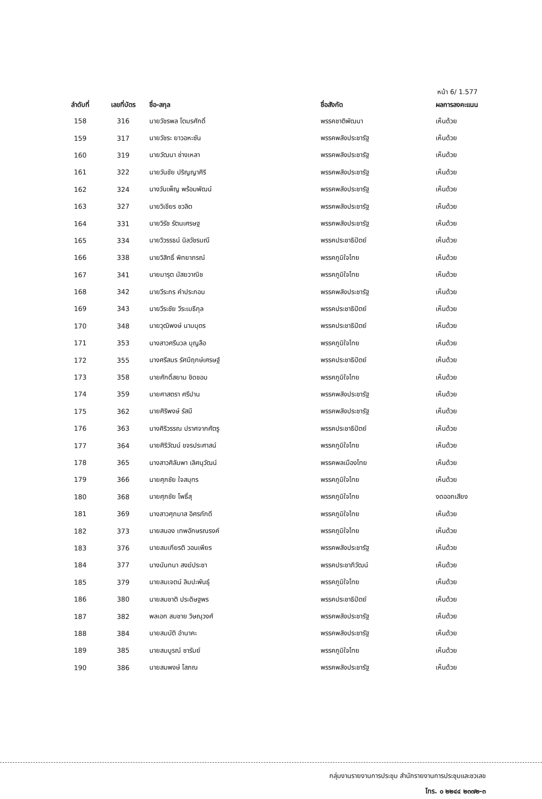หน้า 6/ 1.577
| ลำดับที่ | เลขที่บัตร | ชื่อ-สกุล | ชื่อสังกัด | ผลการลงคะแนน |
| --- | --- | --- | --- | --- |
| 158 | 316 | นายวัชรพล โตมรศักดิ์ | พรรคชาติพัฒนา | เห็นด้วย |
| 159 | 317 | นายวัชระ ยาวอหะซัน | พรรคพลังประชารัฐ | เห็นด้วย |
| 160 | 319 | นายวัฒนา ช่างเหลา | พรรคพลังประชารัฐ | เห็นด้วย |
| 161 | 322 | นายวันชัย ปริญญาศิริ | พรรคพลังประชารัฐ | เห็นด้วย |
| 162 | 324 | นางวันเพ็ญ พร้อมพัฒน์ | พรรคพลังประชารัฐ | เห็นด้วย |
| 163 | 327 | นายวิเชียร ชวลิต | พรรคพลังประชารัฐ | เห็นด้วย |
| 164 | 331 | นายวิรัช รัตนเศรษฐ | พรรคพลังประชารัฐ | เห็นด้วย |
| 165 | 334 | นายวิวรรธน์ นิลวัชรมณี | พรรคประชาธิปัตย์ | เห็นด้วย |
| 166 | 338 | นายวิสิทธิ์ พิทยาภรณ์ | พรรคภูมิใจไทย | เห็นด้วย |
| 167 | 341 | นายมารุต มัสยวาณิช | พรรคภูมิใจไทย | เห็นด้วย |
| 168 | 342 | นายวีระกร คำประกอบ | พรรคพลังประชารัฐ | เห็นด้วย |
| 169 | 343 | นายวีระชัย วีระเมธีกุล | พรรคประชาธิปัตย์ | เห็นด้วย |
| 170 | 348 | นายวุฒิพงษ์ นามบุตร | พรรคประชาธิปัตย์ | เห็นด้วย |
| 171 | 353 | นางสาวศรีนวล บุญลือ | พรรคภูมิใจไทย | เห็นด้วย |
| 172 | 355 | นางศรีสมร รัศมีฤกษ์เศรษฐ์ | พรรคประชาธิปัตย์ | เห็นด้วย |
| 173 | 358 | นายศักดิ์สยาม ชิดชอบ | พรรคภูมิใจไทย | เห็นด้วย |
| 174 | 359 | นายศาสตรา ศรีปาน | พรรคพลังประชารัฐ | เห็นด้วย |
| 175 | 362 | นายศิริพงษ์ รัสมี | พรรคพลังประชารัฐ | เห็นด้วย |
| 176 | 363 | นางศิริวรรณ ปราศจากศัตรู | พรรคประชาธิปัตย์ | เห็นด้วย |
| 177 | 364 | นายศิริวัฒน์ ขจรประศาสน์ | พรรคภูมิใจไทย | เห็นด้วย |
| 178 | 365 | นางสาวศิลัมพา เลิศนุวัฒน์ | พรรคพลเมืองไทย | เห็นด้วย |
| 179 | 366 | นายศุภชัย ใจสมุทร | พรรคภูมิใจไทย | เห็นด้วย |
| 180 | 368 | นายศุภชัย โพธิ์สุ | พรรคภูมิใจไทย | งดออกเสียง |
| 181 | 369 | นางสาวศุภมาส อิศรภักดี | พรรคภูมิใจไทย | เห็นด้วย |
| 182 | 373 | นายสนอง เทพอักษรณรงค์ | พรรคภูมิใจไทย | เห็นด้วย |
| 183 | 376 | นายสมเกียรติ วอนเพียร | พรรคพลังประชารัฐ | เห็นด้วย |
| 184 | 377 | นางนันทนา สงฆ์ประชา | พรรคประชาภิวัฒน์ | เห็นด้วย |
| 185 | 379 | นายสมเจตน์ ลิมปะพันธุ์ | พรรคภูมิใจไทย | เห็นด้วย |
| 186 | 380 | นายสมชาติ ประดิษฐพร | พรรคประชาธิปัตย์ | เห็นด้วย |
| 187 | 382 | พลเอก สมชาย วิษณุวงศ์ | พรรคพลังประชารัฐ | เห็นด้วย |
| 188 | 384 | นายสมบัติ อำนาคะ | พรรคพลังประชารัฐ | เห็นด้วย |
| 189 | 385 | นายสมบูรณ์ ซารัมย์ | พรรคภูมิใจไทย | เห็นด้วย |
| 190 | 386 | นายสมพงษ์ โสภณ | พรรคพลังประชารัฐ | เห็นด้วย |
กลุ่มงานรายงานการประชุม สำนักรายงานการประชุมและชวเลข
โทร. ๐ ๒๒๔๔ ๒๓๗๒-๓